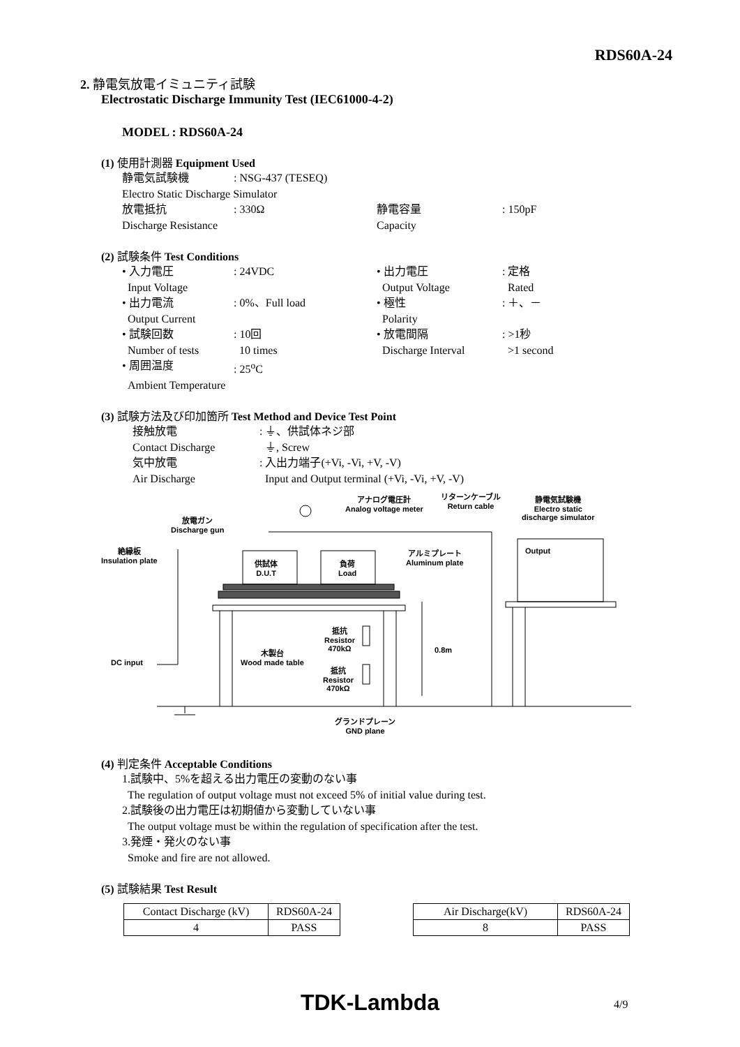RDS60A-24
2. 静電気放電イミュニティ試験
Electrostatic Discharge Immunity Test (IEC61000-4-2)
MODEL : RDS60A-24
(1) 使用計測器 Equipment Used
静電気試験機: NSG-437 (TESEQ)
Electro Static Discharge Simulator
放電抵抗: 330Ω 静電容量: 150pF
Discharge Resistance Capacity
(2) 試験条件 Test Conditions
• 入力電圧: 24VDC • 出力電圧: 定格
Input Voltage Output Voltage Rated
• 出力電流: 0%、Full load • 極性: ＋、－
Output Current Polarity
• 試験回数: 10回 • 放電間隔: >1秒
Number of tests 10 times Discharge Interval >1 second
• 周囲温度: 25<sup>o</sup>C
Ambient Temperature
(3) 試験方法及び印加箇所 Test Method and Device Test Point
接触放電: ⏚、供試体ネジ部
Contact Discharge ⏚, Screw
気中放電: 入出力端子(+Vi, -Vi, +V, -V)
Air Discharge Input and Output terminal (+Vi, -Vi, +V, -V)
アナログ電圧計
Analog voltage meter
リターンケーブル
Return cable
静電気試験機
Electro static
discharge simulator
放電ガン
Discharge gun
絶縁板
Insulation plate
Output
アルミプレート
Aluminum plate
供試体
D.U.T
負荷
Load
抵抗
Resistor
470kΩ
抵抗
Resistor
470kΩ
0.8m
木製台
Wood made table
DC input
グランドプレーン
GND plane
(4) 判定条件 Acceptable Conditions
1.試験中、5%を超える出力電圧の変動のない事
The regulation of output voltage must not exceed 5% of initial value during test.
2.試験後の出力電圧は初期値から変動していない事
The output voltage must be within the regulation of specification after the test.
3.発煙・発火のない事
Smoke and fire are not allowed.
(5) 試験結果 Test Result
| Contact Discharge (kV) | RDS60A-24 |
| 4 | PASS |
| Air Discharge(kV) | RDS60A-24 |
| 8 | PASS |
TDK-Lambda 4/9